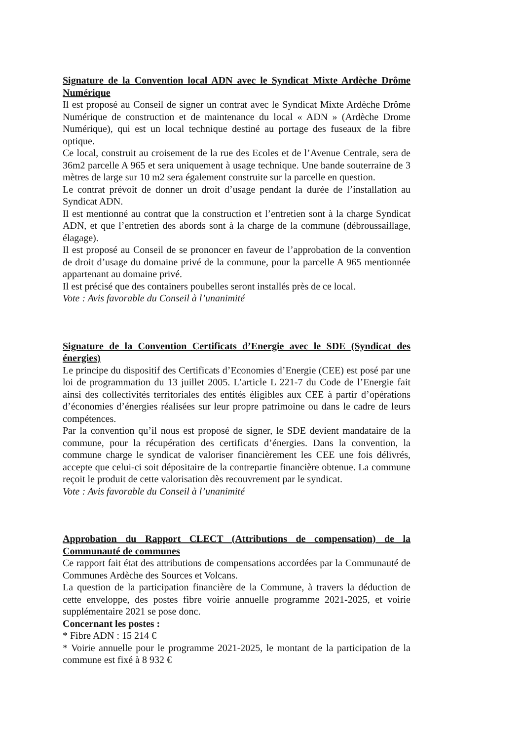Signature de la Convention local ADN avec le Syndicat Mixte Ardèche Drôme Numérique
Il est proposé au Conseil de signer un contrat avec le Syndicat Mixte Ardèche Drôme Numérique de construction et de maintenance du local « ADN » (Ardèche Drome Numérique), qui est un local technique destiné au portage des fuseaux de la fibre optique.
Ce local, construit au croisement de la rue des Ecoles et de l’Avenue Centrale, sera de 36m2 parcelle A 965 et sera uniquement à usage technique. Une bande souterraine de 3 mètres de large sur 10 m2 sera également construite sur la parcelle en question.
Le contrat prévoit de donner un droit d’usage pendant la durée de l’installation au Syndicat ADN.
Il est mentionné au contrat que la construction et l’entretien sont à la charge Syndicat ADN, et que l’entretien des abords sont à la charge de la commune (débroussaillage, élagage).
Il est proposé au Conseil de se prononcer en faveur de l’approbation de la convention de droit d’usage du domaine privé de la commune, pour la parcelle A 965 mentionnée appartenant au domaine privé.
Il est précisé que des containers poubelles seront installés près de ce local.
Vote : Avis favorable du Conseil à l’unanimité
Signature de la Convention Certificats d’Energie avec le SDE (Syndicat des énergies)
Le principe du dispositif des Certificats d’Economies d’Energie (CEE) est posé par une loi de programmation du 13 juillet 2005. L’article L 221-7 du Code de l’Energie fait ainsi des collectivités territoriales des entités éligibles aux CEE à partir d’opérations d’économies d’énergies réalisées sur leur propre patrimoine ou dans le cadre de leurs compétences.
Par la convention qu’il nous est proposé de signer, le SDE devient mandataire de la commune, pour la récupération des certificats d’énergies. Dans la convention, la commune charge le syndicat de valoriser financièrement les CEE une fois délivrés, accepte que celui-ci soit dépositaire de la contrepartie financière obtenue. La commune reçoit le produit de cette valorisation dès recouvrement par le syndicat.
Vote : Avis favorable du Conseil à l’unanimité
Approbation du Rapport CLECT (Attributions de compensation) de la Communauté de communes
Ce rapport fait état des attributions de compensations accordées par la Communauté de Communes Ardèche des Sources et Volcans.
La question de la participation financière de la Commune, à travers la déduction de cette enveloppe, des postes fibre voirie annuelle programme 2021-2025, et voirie supplémentaire 2021 se pose donc.
Concernant les postes :
* Fibre ADN : 15 214 €
* Voirie annuelle pour le programme 2021-2025, le montant de la participation de la commune est fixé à 8 932 €